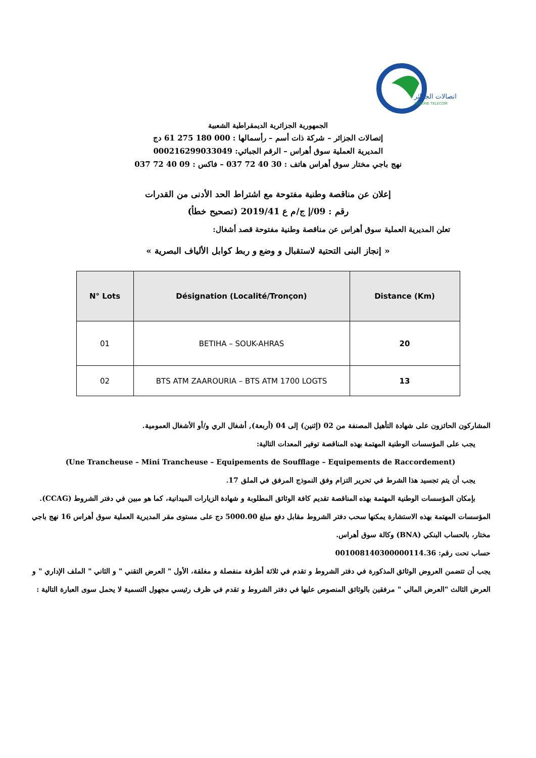اتصالات الجزائر
ALGERIE TELECOM
الجمهورية الجزائرية الديمقراطية الشعبية
إتصالات الجزائر – شركة ذات أسم – رأسمالها : 000 180 275 61 دج
المديرية العملية سوق أهراس – الرقم الجبائي: 000216299033049
نهج باجي مختار سوق أهراس هاتف : 30 40 72 037 – فاكس : 09 40 72 037
إعلان عن مناقصة وطنية مفتوحة مع اشتراط الحد الأدنى من القدرات
رقم : 09/إ ج/م ع 2019/41 (تصحيح خطأ)
تعلن المديرية العملية سوق أهراس عن مناقصة وطنية مفتوحة قصد أشغال:
« إنجاز البنى التحتية لاستقبال و وضع و ربط كوابل الألياف البصرية »
| N° Lots | Désignation (Localité/Tronçon) | Distance (Km) |
| --- | --- | --- |
| 01 | BETIHA – SOUK-AHRAS | 20 |
| 02 | BTS ATM ZAAROURIA – BTS ATM 1700 LOGTS | 13 |
المشاركون الحائزون على شهادة التأهيل المصنفة من 02 (إثنين) إلى 04 (أربعة), أشغال الري و/أو الأشغال العمومية.
يجب على المؤسسات الوطنية المهتمة بهذه المناقصة توفير المعدات التالية:
(Une Trancheuse – Mini Trancheuse – Equipements de Soufflage – Equipements de Raccordement)
يجب أن يتم تجسيد هذا الشرط في تحرير التزام وفق النموذج المرفق في الملق 17.
بإمكان المؤسسات الوطنية المهتمة بهذه المناقصة تقديم كافة الوثائق المطلوبة و شهادة الزيارات الميدانية، كما هو مبين في دفتر الشروط (CCAG).
المؤسسات المهتمة بهذه الاستشارة يمكنها سحب دفتر الشروط مقابل دفع مبلغ 5000.00 دج على مستوى مقر المديرية العملية سوق أهراس 16 نهج باجي مختار، بالحساب البنكي (BNA) وكالة سوق أهراس.
حساب تحت رقم: 001008140300000114.36
يجب أن تتضمن العروض الوثائق المذكورة في دفتر الشروط و تقدم في ثلاثة أظرفة منفصلة و مغلقة، الأول " العرض التقني " و الثاني " الملف الإداري " و العرض الثالث "العرض المالي " مرفقين بالوثائق المنصوص عليها في دفتر الشروط و تقدم في ظرف رئيسي مجهول التسمية لا يحمل سوى العبارة التالية :